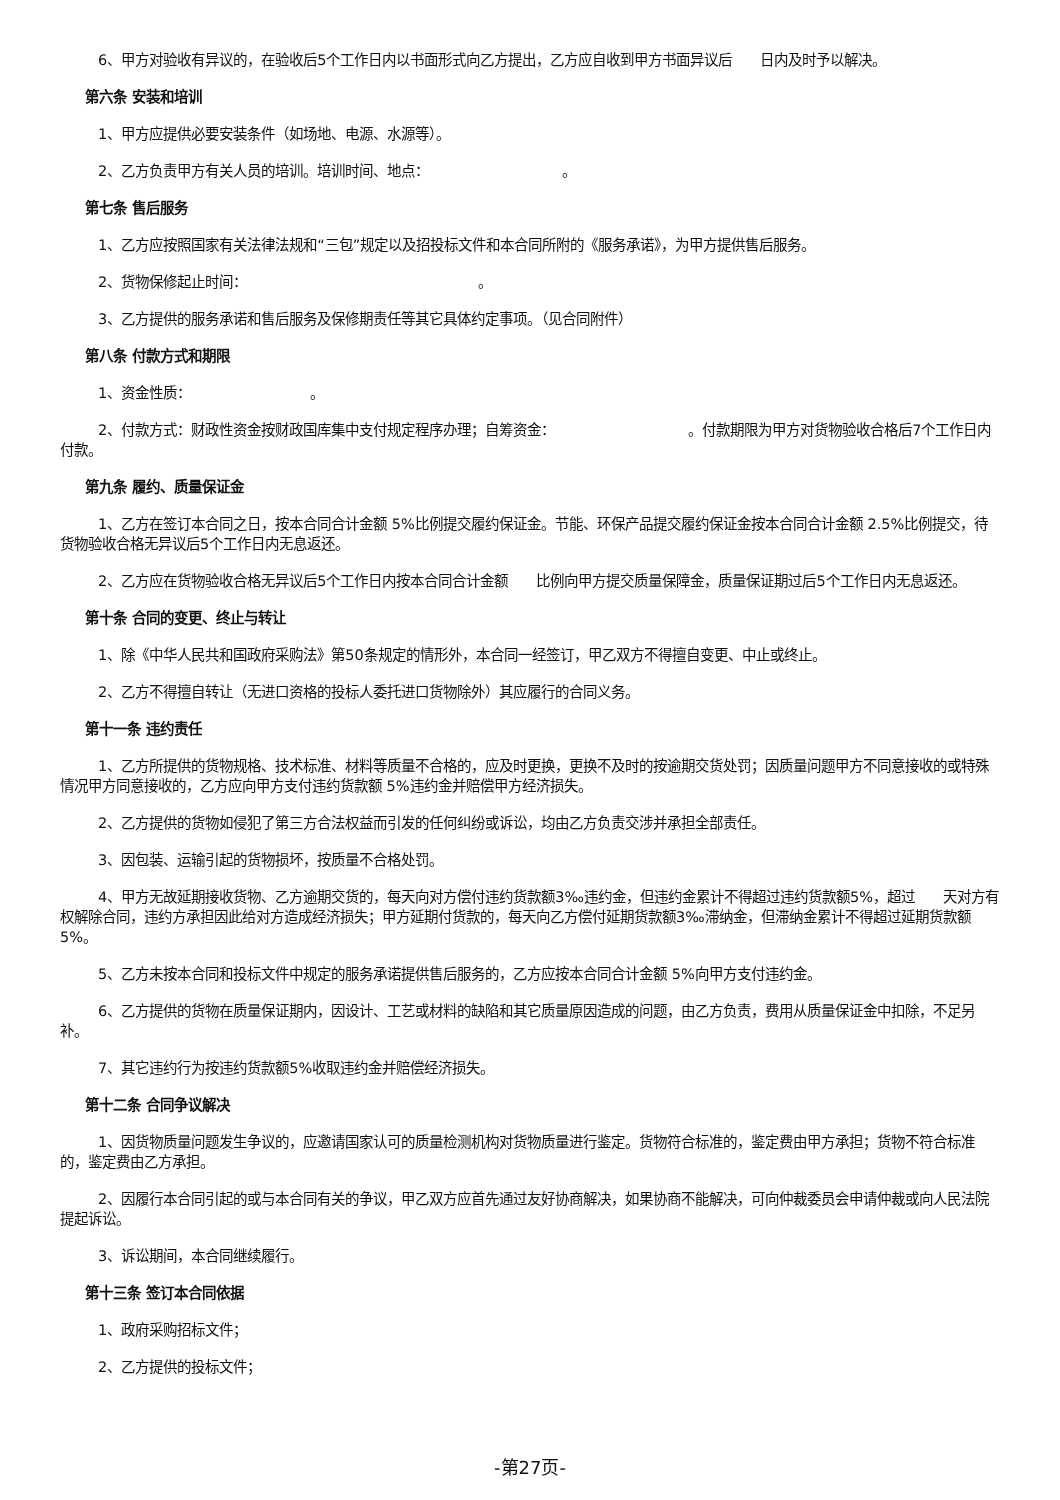6、甲方对验收有异议的，在验收后5个工作日内以书面形式向乙方提出，乙方应自收到甲方书面异议后　　日内及时予以解决。
第六条 安装和培训
1、甲方应提供必要安装条件（如场地、电源、水源等）。
2、乙方负责甲方有关人员的培训。培训时间、地点：　　　　　　　　　　。
第七条 售后服务
1、乙方应按照国家有关法律法规和“三包”规定以及招投标文件和本合同所附的《服务承诺》，为甲方提供售后服务。
2、货物保修起止时间：　　　　　　　　　　　　　　　　　。
3、乙方提供的服务承诺和售后服务及保修期责任等其它具体约定事项。（见合同附件）
第八条 付款方式和期限
1、资金性质：　　　　　　　　　。
2、付款方式：财政性资金按财政国库集中支付规定程序办理；自筹资金：　　　　　　　　　　。付款期限为甲方对货物验收合格后7个工作日内付款。
第九条 履约、质量保证金
1、乙方在签订本合同之日，按本合同合计金额 5%比例提交履约保证金。节能、环保产品提交履约保证金按本合同合计金额 2.5%比例提交，待货物验收合格无异议后5个工作日内无息返还。
2、乙方应在货物验收合格无异议后5个工作日内按本合同合计金额　　比例向甲方提交质量保障金，质量保证期过后5个工作日内无息返还。
第十条 合同的变更、终止与转让
1、除《中华人民共和国政府采购法》第50条规定的情形外，本合同一经签订，甲乙双方不得擅自变更、中止或终止。
2、乙方不得擅自转让（无进口资格的投标人委托进口货物除外）其应履行的合同义务。
第十一条 违约责任
1、乙方所提供的货物规格、技术标准、材料等质量不合格的，应及时更换，更换不及时的按逾期交货处罚；因质量问题甲方不同意接收的或特殊情况甲方同意接收的，乙方应向甲方支付违约货款额 5%违约金并赔偿甲方经济损失。
2、乙方提供的货物如侵犯了第三方合法权益而引发的任何纠纷或诉讼，均由乙方负责交涉并承担全部责任。
3、因包装、运输引起的货物损坏，按质量不合格处罚。
4、甲方无故延期接收货物、乙方逾期交货的，每天向对方偿付违约货款额3‰违约金，但违约金累计不得超过违约货款额5%，超过　　天对方有权解除合同，违约方承担因此给对方造成经济损失；甲方延期付货款的，每天向乙方偿付延期货款额3‰滞纳金，但滞纳金累计不得超过延期货款额5%。
5、乙方未按本合同和投标文件中规定的服务承诺提供售后服务的，乙方应按本合同合计金额 5%向甲方支付违约金。
6、乙方提供的货物在质量保证期内，因设计、工艺或材料的缺陷和其它质量原因造成的问题，由乙方负责，费用从质量保证金中扣除，不足另补。
7、其它违约行为按违约货款额5%收取违约金并赔偿经济损失。
第十二条 合同争议解决
1、因货物质量问题发生争议的，应邀请国家认可的质量检测机构对货物质量进行鉴定。货物符合标准的，鉴定费由甲方承担；货物不符合标准的，鉴定费由乙方承担。
2、因履行本合同引起的或与本合同有关的争议，甲乙双方应首先通过友好协商解决，如果协商不能解决，可向仲裁委员会申请仲裁或向人民法院提起诉讼。
3、诉讼期间，本合同继续履行。
第十三条 签订本合同依据
1、政府采购招标文件；
2、乙方提供的投标文件；
-第27页-